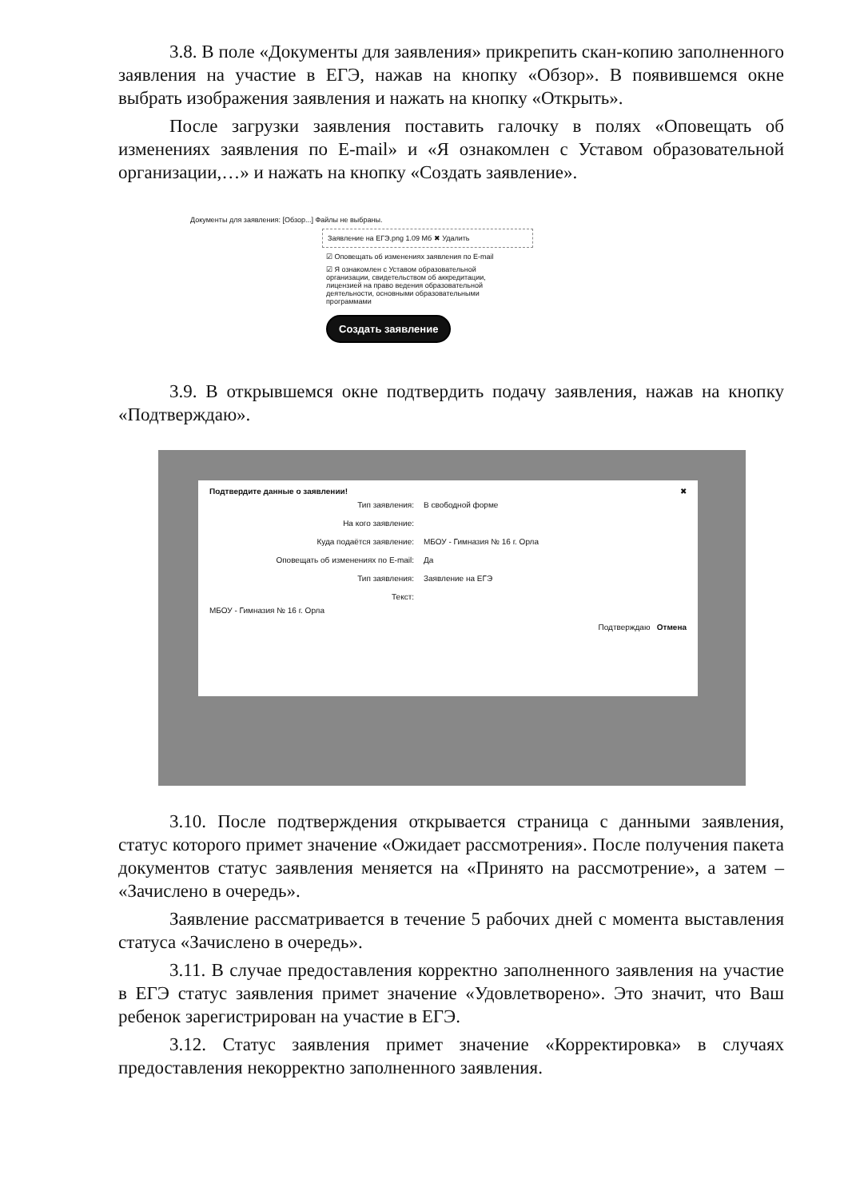3.8. В поле «Документы для заявления» прикрепить скан-копию заполненного заявления на участие в ЕГЭ, нажав на кнопку «Обзор». В появившемся окне выбрать изображения заявления и нажать на кнопку «Открыть».
После загрузки заявления поставить галочку в полях «Оповещать об изменениях заявления по E-mail» и «Я ознакомлен с Уставом образовательной организации,…» и нажать на кнопку «Создать заявление».
Документы для заявления: [Обзор...] Файлы не выбраны.
Заявление на ЕГЭ.png 1.09 Мб ✖ Удалить
☑ Оповещать об изменениях заявления по E-mail
☑ Я ознакомлен с Уставом образовательной организации, свидетельством об аккредитации, лицензией на право ведения образовательной деятельности, основными образовательными программами
Создать заявление
3.9. В открывшемся окне подтвердить подачу заявления, нажав на кнопку «Подтверждаю».
Подтвердите данные о заявлении! ✖
| Тип заявления: | В свободной форме |
| На кого заявление: | |
| Куда подаётся заявление: | МБОУ - Гимназия № 16 г. Орла |
| Оповещать об изменениях по E-mail: | Да |
| Тип заявления: | Заявление на ЕГЭ |
| Текст: | |
МБОУ - Гимназия № 16 г. Орла
Подтверждаю Отмена
3.10. После подтверждения открывается страница с данными заявления, статус которого примет значение «Ожидает рассмотрения». После получения пакета документов статус заявления меняется на «Принято на рассмотрение», а затем – «Зачислено в очередь».
Заявление рассматривается в течение 5 рабочих дней с момента выставления статуса «Зачислено в очередь».
3.11. В случае предоставления корректно заполненного заявления на участие в ЕГЭ статус заявления примет значение «Удовлетворено». Это значит, что Ваш ребенок зарегистрирован на участие в ЕГЭ.
3.12. Статус заявления примет значение «Корректировка» в случаях предоставления некорректно заполненного заявления.